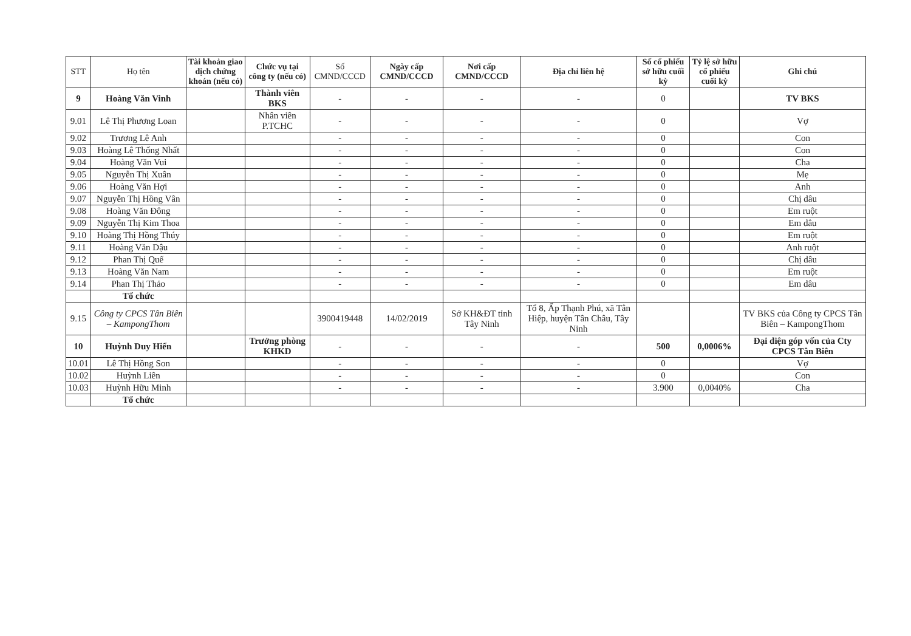| STT | Họ tên | Tài khoản giao dịch chứng khoán (nếu có) | Chức vụ tại công ty (nếu có) | Số CMND/CCCD | Ngày cấp CMND/CCCD | Nơi cấp CMND/CCCD | Địa chỉ liên hệ | Số cổ phiếu sở hữu cuối kỳ | Tỷ lệ sở hữu cổ phiếu cuối kỳ | Ghi chú |
| --- | --- | --- | --- | --- | --- | --- | --- | --- | --- | --- |
| 9 | Hoàng Văn Vinh | | Thành viên BKS | - | - | - | - | 0 | | TV BKS |
| 9.01 | Lê Thị Phương Loan | | Nhân viên P.TCHC | - | - | - | - | 0 | | Vợ |
| 9.02 | Trương Lê Anh | | | - | - | - | - | 0 | | Con |
| 9.03 | Hoàng Lê Thống Nhất | | | - | - | - | - | 0 | | Con |
| 9.04 | Hoàng Văn Vui | | | - | - | - | - | 0 | | Cha |
| 9.05 | Nguyễn Thị Xuân | | | - | - | - | - | 0 | | Mẹ |
| 9.06 | Hoàng Văn Hợi | | | - | - | - | - | 0 | | Anh |
| 9.07 | Nguyễn Thị Hồng Vân | | | - | - | - | - | 0 | | Chị dâu |
| 9.08 | Hoàng Văn Đông | | | - | - | - | - | 0 | | Em ruột |
| 9.09 | Nguyễn Thị Kim Thoa | | | - | - | - | - | 0 | | Em dâu |
| 9.10 | Hoàng Thị Hồng Thúy | | | - | - | - | - | 0 | | Em ruột |
| 9.11 | Hoàng Văn Dậu | | | - | - | - | - | 0 | | Anh ruột |
| 9.12 | Phan Thị Quế | | | - | - | - | - | 0 | | Chị dâu |
| 9.13 | Hoàng Văn Nam | | | - | - | - | - | 0 | | Em ruột |
| 9.14 | Phan Thị Thảo | | | - | - | - | - | 0 | | Em dâu |
| | Tổ chức | | | | | | | | | |
| 9.15 | Công ty CPCS Tân Biên – KampongThom | | | 3900419448 | 14/02/2019 | Sở KH&ĐT tỉnh Tây Ninh | Tổ 8, Ấp Thạnh Phú, xã Tân Hiệp, huyện Tân Châu, Tây Ninh | | | TV BKS của Công ty CPCS Tân Biên – KampongThom |
| 10 | Huỳnh Duy Hiển | | Trưởng phòng KHKD | - | - | - | - | 500 | 0,0006% | Đại diện góp vốn của Cty CPCS Tân Biên |
| 10.01 | Lê Thị Hồng Son | | | - | - | - | - | 0 | | Vợ |
| 10.02 | Huỳnh Liên | | | - | - | - | - | 0 | | Con |
| 10.03 | Huỳnh Hữu Minh | | | - | - | - | - | 3.900 | 0,0040% | Cha |
| | Tổ chức | | | | | | | | | |